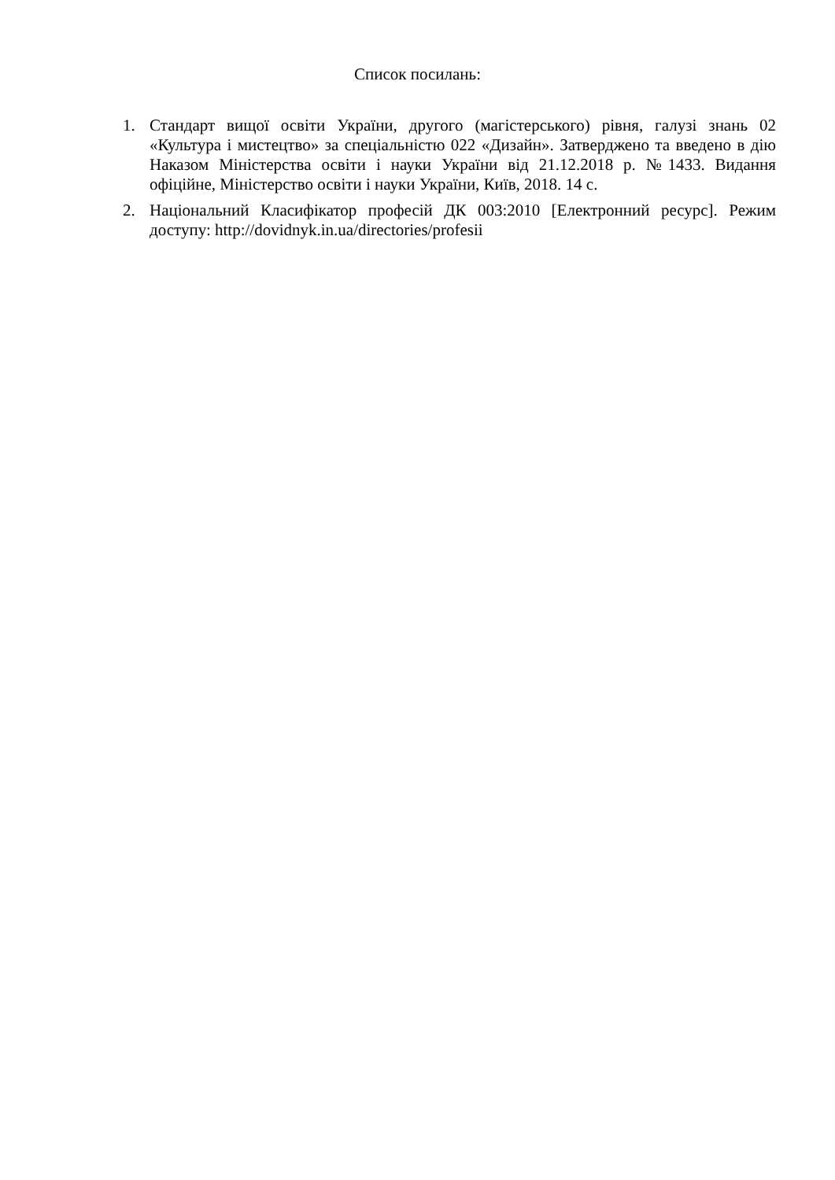Список посилань:
1. Стандарт вищої освіти України, другого (магістерського) рівня, галузі знань 02 «Культура і мистецтво» за спеціальністю 022 «Дизайн». Затверджено та введено в дію Наказом Міністерства освіти і науки України від 21.12.2018 р. №1433. Видання офіційне, Міністерство освіти і науки України, Київ, 2018. 14 с.
2. Національний Класифікатор професій ДК 003:2010 [Електронний ресурс]. Режим доступу: http://dovidnyk.in.ua/directories/profesii